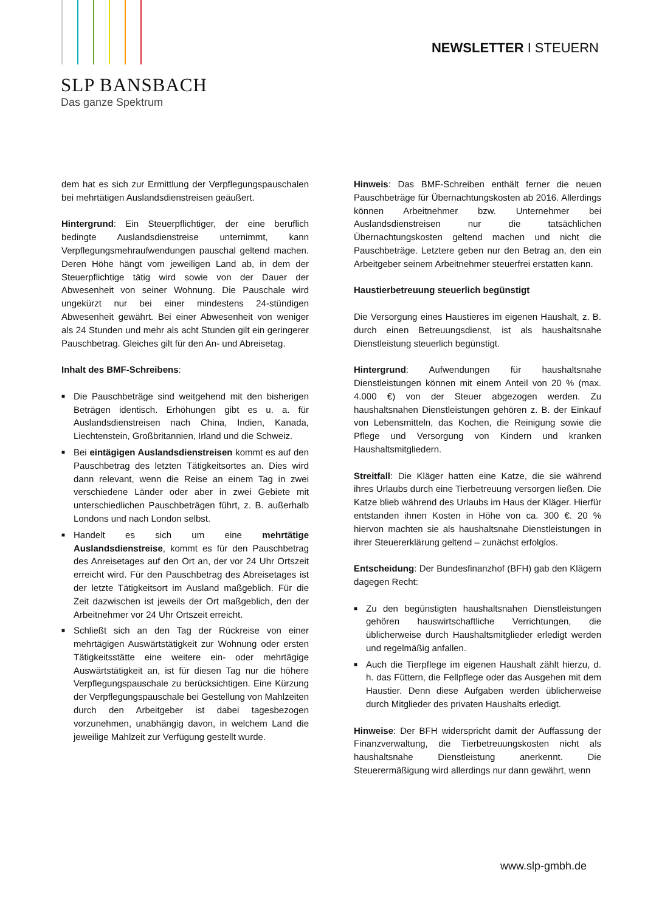SLP BANSBACH
Das ganze Spektrum
NEWSLETTER I STEUERN
dem hat es sich zur Ermittlung der Verpflegungspauschalen bei mehrtätigen Auslandsdienstreisen geäußert.
Hintergrund: Ein Steuerpflichtiger, der eine beruflich bedingte Auslandsdienstreise unternimmt, kann Verpflegungsmehraufwendungen pauschal geltend machen. Deren Höhe hängt vom jeweiligen Land ab, in dem der Steuerpflichtige tätig wird sowie von der Dauer der Abwesenheit von seiner Wohnung. Die Pauschale wird ungekürzt nur bei einer mindestens 24-stündigen Abwesenheit gewährt. Bei einer Abwesenheit von weniger als 24 Stunden und mehr als acht Stunden gilt ein geringerer Pauschbetrag. Gleiches gilt für den An- und Abreisetag.
Inhalt des BMF-Schreibens:
■ Die Pauschbeträge sind weitgehend mit den bisherigen Beträgen identisch. Erhöhungen gibt es u. a. für Auslandsdienstreisen nach China, Indien, Kanada, Liechtenstein, Großbritannien, Irland und die Schweiz.
■ Bei eintägigen Auslandsdienstreisen kommt es auf den Pauschbetrag des letzten Tätigkeitsortes an. Dies wird dann relevant, wenn die Reise an einem Tag in zwei verschiedene Länder oder aber in zwei Gebiete mit unterschiedlichen Pauschbeträgen führt, z. B. außerhalb Londons und nach London selbst.
■ Handelt es sich um eine mehrtätige Auslandsdienstreise, kommt es für den Pauschbetrag des Anreisetages auf den Ort an, der vor 24 Uhr Ortszeit erreicht wird. Für den Pauschbetrag des Abreisetages ist der letzte Tätigkeitsort im Ausland maßgeblich. Für die Zeit dazwischen ist jeweils der Ort maßgeblich, den der Arbeitnehmer vor 24 Uhr Ortszeit erreicht.
■ Schließt sich an den Tag der Rückreise von einer mehrtägigen Auswärtstätigkeit zur Wohnung oder ersten Tätigkeitsstätte eine weitere ein- oder mehrtägige Auswärtstätigkeit an, ist für diesen Tag nur die höhere Verpflegungspauschale zu berücksichtigen. Eine Kürzung der Verpflegungspauschale bei Gestellung von Mahlzeiten durch den Arbeitgeber ist dabei tagesbezogen vorzunehmen, unabhängig davon, in welchem Land die jeweilige Mahlzeit zur Verfügung gestellt wurde.
Hinweis: Das BMF-Schreiben enthält ferner die neuen Pauschbeträge für Übernachtungskosten ab 2016. Allerdings können Arbeitnehmer bzw. Unternehmer bei Auslandsdienstreisen nur die tatsächlichen Übernachtungskosten geltend machen und nicht die Pauschbeträge. Letztere geben nur den Betrag an, den ein Arbeitgeber seinem Arbeitnehmer steuerfrei erstatten kann.
Haustierbetreuung steuerlich begünstigt
Die Versorgung eines Haustieres im eigenen Haushalt, z. B. durch einen Betreuungsdienst, ist als haushaltsnahe Dienstleistung steuerlich begünstigt.
Hintergrund: Aufwendungen für haushaltsnahe Dienstleistungen können mit einem Anteil von 20 % (max. 4.000 €) von der Steuer abgezogen werden. Zu haushaltsnahen Dienstleistungen gehören z. B. der Einkauf von Lebensmitteln, das Kochen, die Reinigung sowie die Pflege und Versorgung von Kindern und kranken Haushaltsmitgliedern.
Streitfall: Die Kläger hatten eine Katze, die sie während ihres Urlaubs durch eine Tierbetreuung versorgen ließen. Die Katze blieb während des Urlaubs im Haus der Kläger. Hierfür entstanden ihnen Kosten in Höhe von ca. 300 €. 20 % hiervon machten sie als haushaltsnahe Dienstleistungen in ihrer Steuererklärung geltend – zunächst erfolglos.
Entscheidung: Der Bundesfinanzhof (BFH) gab den Klägern dagegen Recht:
■ Zu den begünstigten haushaltsnahen Dienstleistungen gehören hauswirtschaftliche Verrichtungen, die üblicherweise durch Haushaltsmitglieder erledigt werden und regelmäßig anfallen.
■ Auch die Tierpflege im eigenen Haushalt zählt hierzu, d. h. das Füttern, die Fellpflege oder das Ausgehen mit dem Haustier. Denn diese Aufgaben werden üblicherweise durch Mitglieder des privaten Haushalts erledigt.
Hinweise: Der BFH widerspricht damit der Auffassung der Finanzverwaltung, die Tierbetreuungskosten nicht als haushaltsnahe Dienstleistung anerkennt. Die Steuerermäßigung wird allerdings nur dann gewährt, wenn
www.slp-gmbh.de